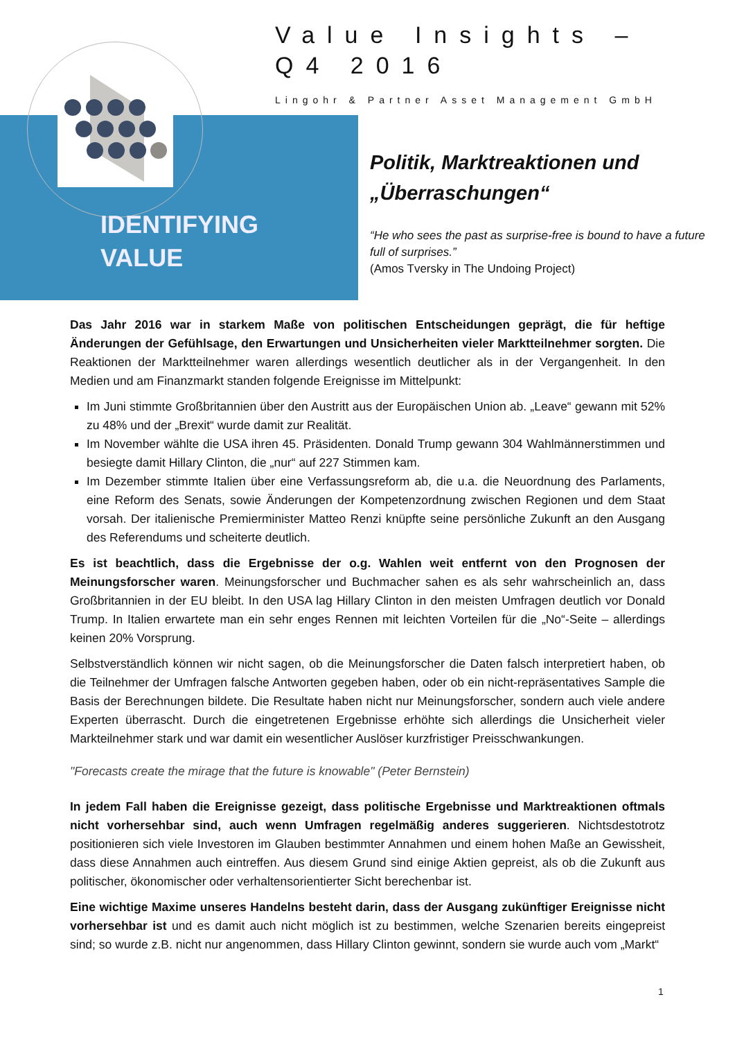IDENTIFYING
VALUE
Value Insights –
Q4 2016
Lingohr & Partner Asset Management GmbH
Politik, Marktreaktionen und „Überraschungen“
“He who sees the past as surprise-free is bound to have a future full of surprises.”
(Amos Tversky in The Undoing Project)
Das Jahr 2016 war in starkem Maße von politischen Entscheidungen geprägt, die für heftige Änderungen der Gefühlsage, den Erwartungen und Unsicherheiten vieler Marktteilnehmer sorgten. Die Reaktionen der Marktteilnehmer waren allerdings wesentlich deutlicher als in der Vergangenheit. In den Medien und am Finanzmarkt standen folgende Ereignisse im Mittelpunkt:
Im Juni stimmte Großbritannien über den Austritt aus der Europäischen Union ab. „Leave“ gewann mit 52% zu 48% und der „Brexit“ wurde damit zur Realität.
Im November wählte die USA ihren 45. Präsidenten. Donald Trump gewann 304 Wahlmännerstimmen und besiegte damit Hillary Clinton, die „nur“ auf 227 Stimmen kam.
Im Dezember stimmte Italien über eine Verfassungsreform ab, die u.a. die Neuordnung des Parlaments, eine Reform des Senats, sowie Änderungen der Kompetenzordnung zwischen Regionen und dem Staat vorsah. Der italienische Premierminister Matteo Renzi knüpfte seine persönliche Zukunft an den Ausgang des Referendums und scheiterte deutlich.
Es ist beachtlich, dass die Ergebnisse der o.g. Wahlen weit entfernt von den Prognosen der Meinungsforscher waren. Meinungsforscher und Buchmacher sahen es als sehr wahrscheinlich an, dass Großbritannien in der EU bleibt. In den USA lag Hillary Clinton in den meisten Umfragen deutlich vor Donald Trump. In Italien erwartete man ein sehr enges Rennen mit leichten Vorteilen für die „No“-Seite – allerdings keinen 20% Vorsprung.
Selbstverständlich können wir nicht sagen, ob die Meinungsforscher die Daten falsch interpretiert haben, ob die Teilnehmer der Umfragen falsche Antworten gegeben haben, oder ob ein nicht-repräsentatives Sample die Basis der Berechnungen bildete. Die Resultate haben nicht nur Meinungsforscher, sondern auch viele andere Experten überrascht. Durch die eingetretenen Ergebnisse erhöhte sich allerdings die Unsicherheit vieler Markteilnehmer stark und war damit ein wesentlicher Auslöser kurzfristiger Preisschwankungen.
"Forecasts create the mirage that the future is knowable" (Peter Bernstein)
In jedem Fall haben die Ereignisse gezeigt, dass politische Ergebnisse und Marktreaktionen oftmals nicht vorhersehbar sind, auch wenn Umfragen regelmäßig anderes suggerieren. Nichtsdestotrotz positionieren sich viele Investoren im Glauben bestimmter Annahmen und einem hohen Maße an Gewissheit, dass diese Annahmen auch eintreffen. Aus diesem Grund sind einige Aktien gepreist, als ob die Zukunft aus politischer, ökonomischer oder verhaltensorientierter Sicht berechenbar ist.
Eine wichtige Maxime unseres Handelns besteht darin, dass der Ausgang zukünftiger Ereignisse nicht vorhersehbar ist und es damit auch nicht möglich ist zu bestimmen, welche Szenarien bereits eingepreist sind; so wurde z.B. nicht nur angenommen, dass Hillary Clinton gewinnt, sondern sie wurde auch vom „Markt“
1